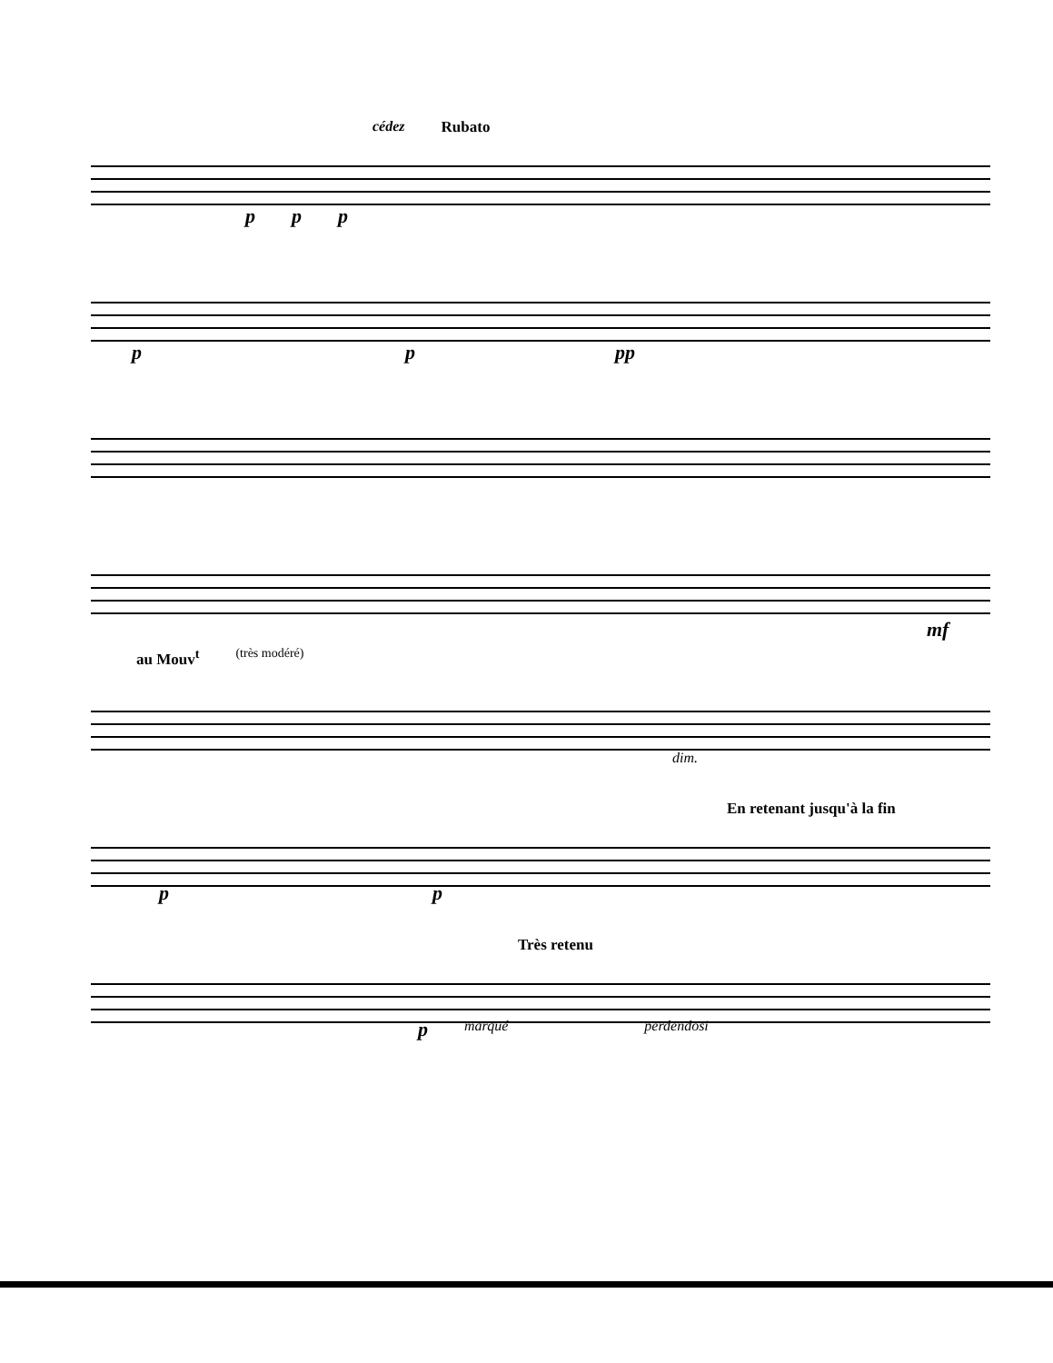cédez Rubato
p p p
p p pp
mf
au Mouv<sup>t</sup> (très modéré)
dim.
En retenant jusqu'à la fin
p p
Très retenu
p marqué perdendosi